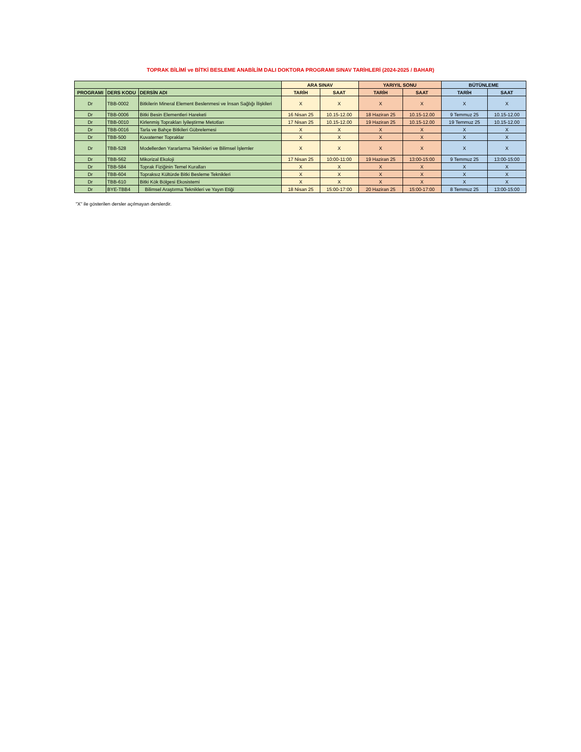TOPRAK BİLİMİ ve BİTKİ BESLEME ANABİLİM DALI DOKTORA PROGRAMI SINAV TARİHLERİ (2024-2025 / BAHAR)
| | | | ARA SINAV | | YARIYIL SONU | | BÜTÜNLEME | |
| --- | --- | --- | --- | --- | --- | --- | --- | --- |
| PROGRAMI | DERS KODU | DERSİN ADI | TARİH | SAAT | TARİH | SAAT | TARİH | SAAT |
| Dr | TBB-0002 | Bitkilerin Mineral Element Beslenmesi ve İnsan Sağlığı İlişkileri | X | X | X | X | X | X |
| Dr | TBB-0006 | Bitki Besin Elementleri Hareketi | 16 Nisan 25 | 10.15-12.00 | 18 Haziran 25 | 10.15-12.00 | 9 Temmuz 25 | 10.15-12.00 |
| Dr | TBB-0010 | Kirlenmiş Toprakları İyileştirme Metotları | 17 Nisan 25 | 10.15-12.00 | 19 Haziran 25 | 10.15-12.00 | 19 Temmuz 25 | 10.15-12.00 |
| Dr | TBB-0016 | Tarla ve Bahçe Bitkileri Gübrelemesi | X | X | X | X | X | X |
| Dr | TBB-500 | Kuvaterner Topraklar | X | X | X | X | X | X |
| Dr | TBB-528 | Modellerden Yararlarma Teknikleri ve Bilimsel İşlemler | X | X | X | X | X | X |
| Dr | TBB-562 | Mikorizal Ekoloji | 17 Nisan 25 | 10:00-11:00 | 19 Haziran 25 | 13:00-15:00 | 9 Temmuz 25 | 13:00-15:00 |
| Dr | TBB-584 | Toprak Fiziğinin Temel Kuralları | X | X | X | X | X | X |
| Dr | TBB-604 | Topraksız Kültürde Bitki Besleme Teknikleri | X | X | X | X | X | X |
| Dr | TBB-610 | Bitki Kök Bölgesi Ekosistemi | X | X | X | X | X | X |
| Dr | BYE-TBB4 | Bilimsel Araştırma Teknikleri ve Yayın Etiği | 18 Nisan 25 | 15:00-17:00 | 20 Haziran 25 | 15:00-17:00 | 8 Temmuz 25 | 13:00-15:00 |
"X" ile gösterilen dersler açılmayan derslerdir.